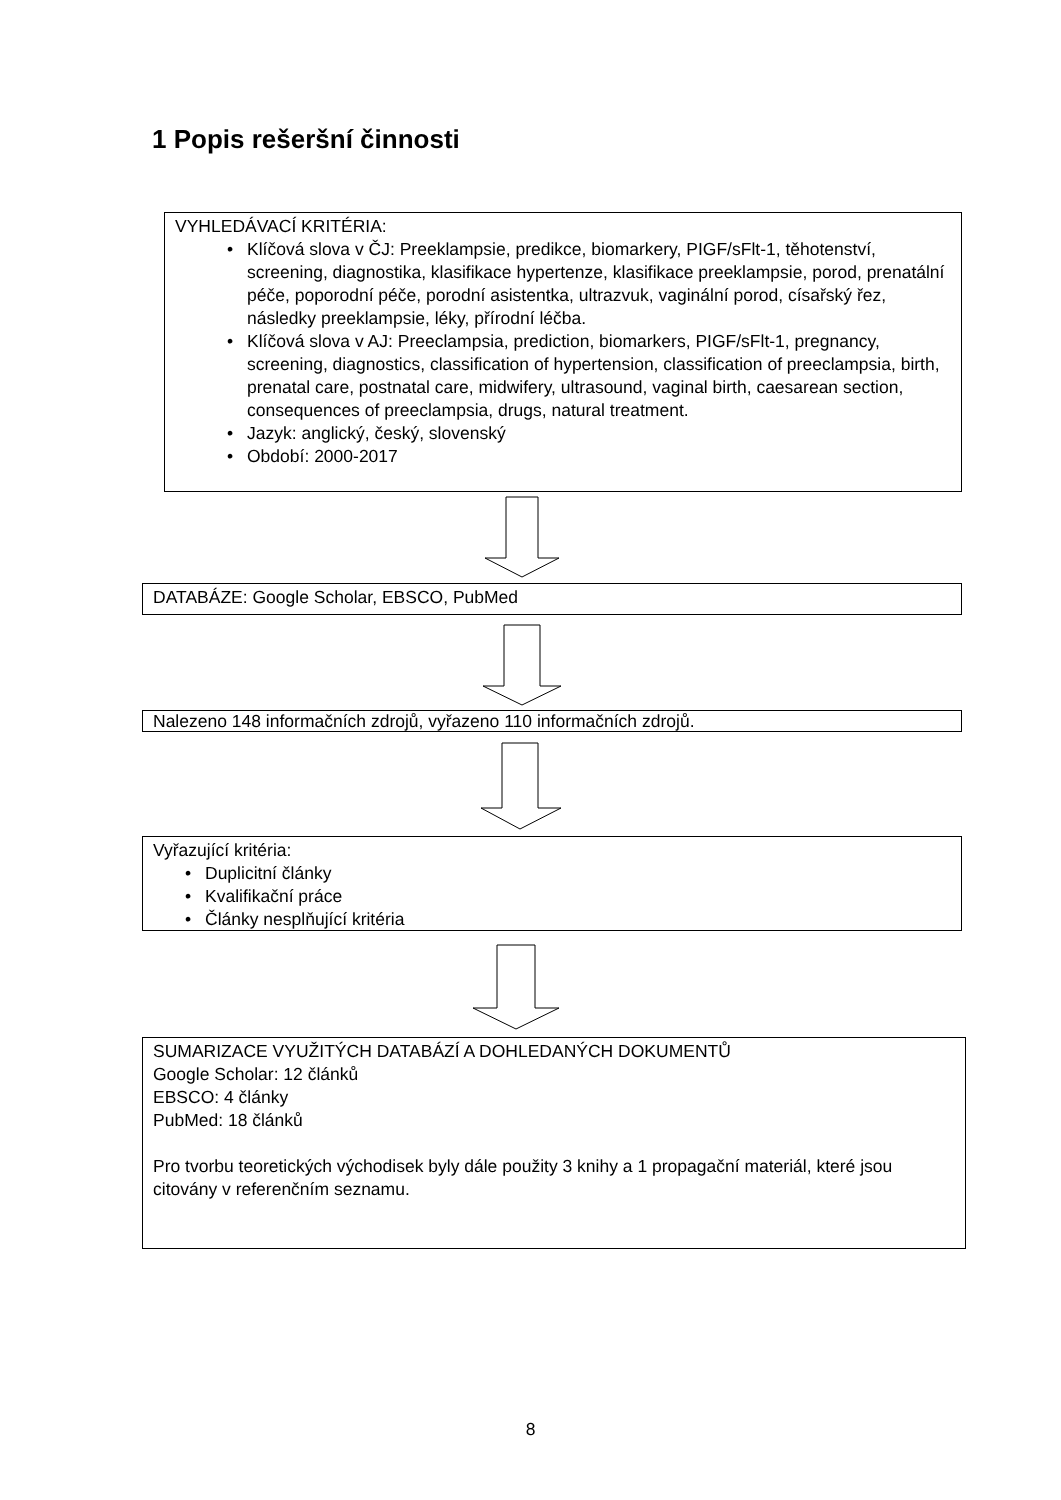1 Popis rešeršní činnosti
VYHLEDÁVACÍ KRITÉRIA:
• Klíčová slova v ČJ: Preeklampsie, predikce, biomarkery, PIGF/sFlt-1, těhotenství, screening, diagnostika, klasifikace hypertenze, klasifikace preeklampsie, porod, prenatální péče, poporodní péče, porodní asistentka, ultrazvuk, vaginální porod, císařský řez, následky preeklampsie, léky, přírodní léčba.
• Klíčová slova v AJ: Preeclampsia, prediction, biomarkers, PIGF/sFlt-1, pregnancy, screening, diagnostics, classification of hypertension, classification of preeclampsia, birth, prenatal care, postnatal care, midwifery, ultrasound, vaginal birth, caesarean section, consequences of preeclampsia, drugs, natural treatment.
• Jazyk: anglický, český, slovenský
• Období: 2000-2017
DATABÁZE: Google Scholar, EBSCO, PubMed
Nalezeno 148 informačních zdrojů, vyřazeno 110 informačních zdrojů.
Vyřazující kritéria:
• Duplicitní články
• Kvalifikační práce
• Články nesplňující kritéria
SUMARIZACE VYUŽITÝCH DATABÁZÍ A DOHLEDANÝCH DOKUMENTŮ
Google Scholar: 12 článků
EBSCO: 4 články
PubMed: 18 článků
Pro tvorbu teoretických východisek byly dále použity 3 knihy a 1 propagační materiál, které jsou citovány v referenčním seznamu.
8